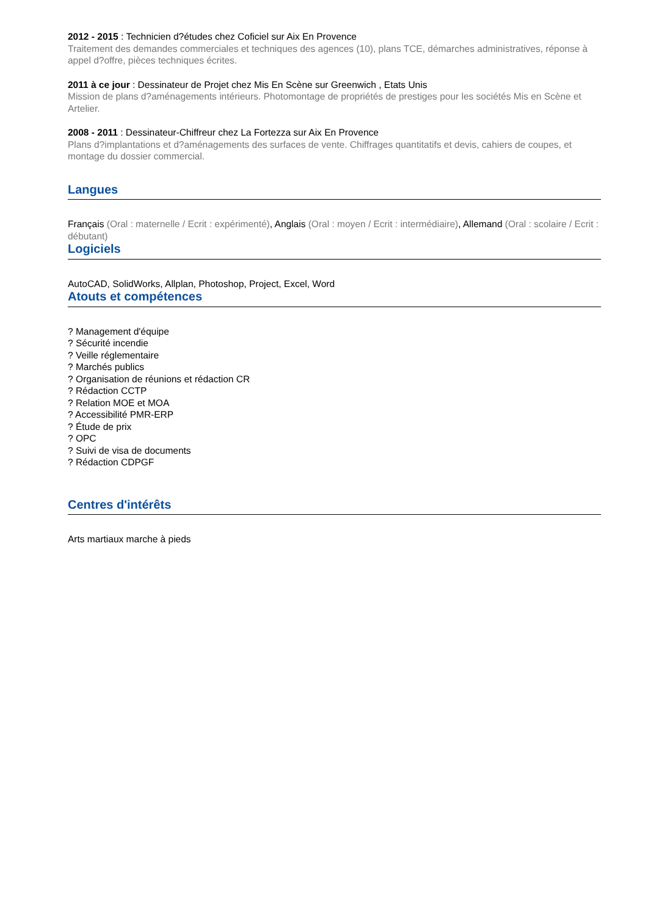2012 - 2015 : Technicien d?études chez Coficiel sur Aix En Provence
Traitement des demandes commerciales et techniques des agences (10), plans TCE, démarches administratives, réponse à appel d?offre, pièces techniques écrites.
2011 à ce jour : Dessinateur de Projet chez Mis En Scène sur Greenwich , Etats Unis
Mission de plans d?aménagements intérieurs. Photomontage de propriétés de prestiges pour les sociétés Mis en Scène et Artelier.
2008 - 2011 : Dessinateur-Chiffreur chez La Fortezza sur Aix En Provence
Plans d?implantations et d?aménagements des surfaces de vente. Chiffrages quantitatifs et devis, cahiers de coupes, et montage du dossier commercial.
Langues
Français (Oral : maternelle / Ecrit : expérimenté), Anglais (Oral : moyen / Ecrit : intermédiaire), Allemand (Oral : scolaire / Ecrit : débutant)
Logiciels
AutoCAD, SolidWorks, Allplan, Photoshop, Project, Excel, Word
Atouts et compétences
? Management d'équipe
? Sécurité incendie
? Veille réglementaire
? Marchés publics
? Organisation de réunions et rédaction CR
? Rédaction CCTP
? Relation MOE et MOA
? Accessibilité PMR-ERP
? Étude de prix
? OPC
? Suivi de visa de documents
? Rédaction CDPGF
Centres d'intérêts
Arts martiaux marche à pieds